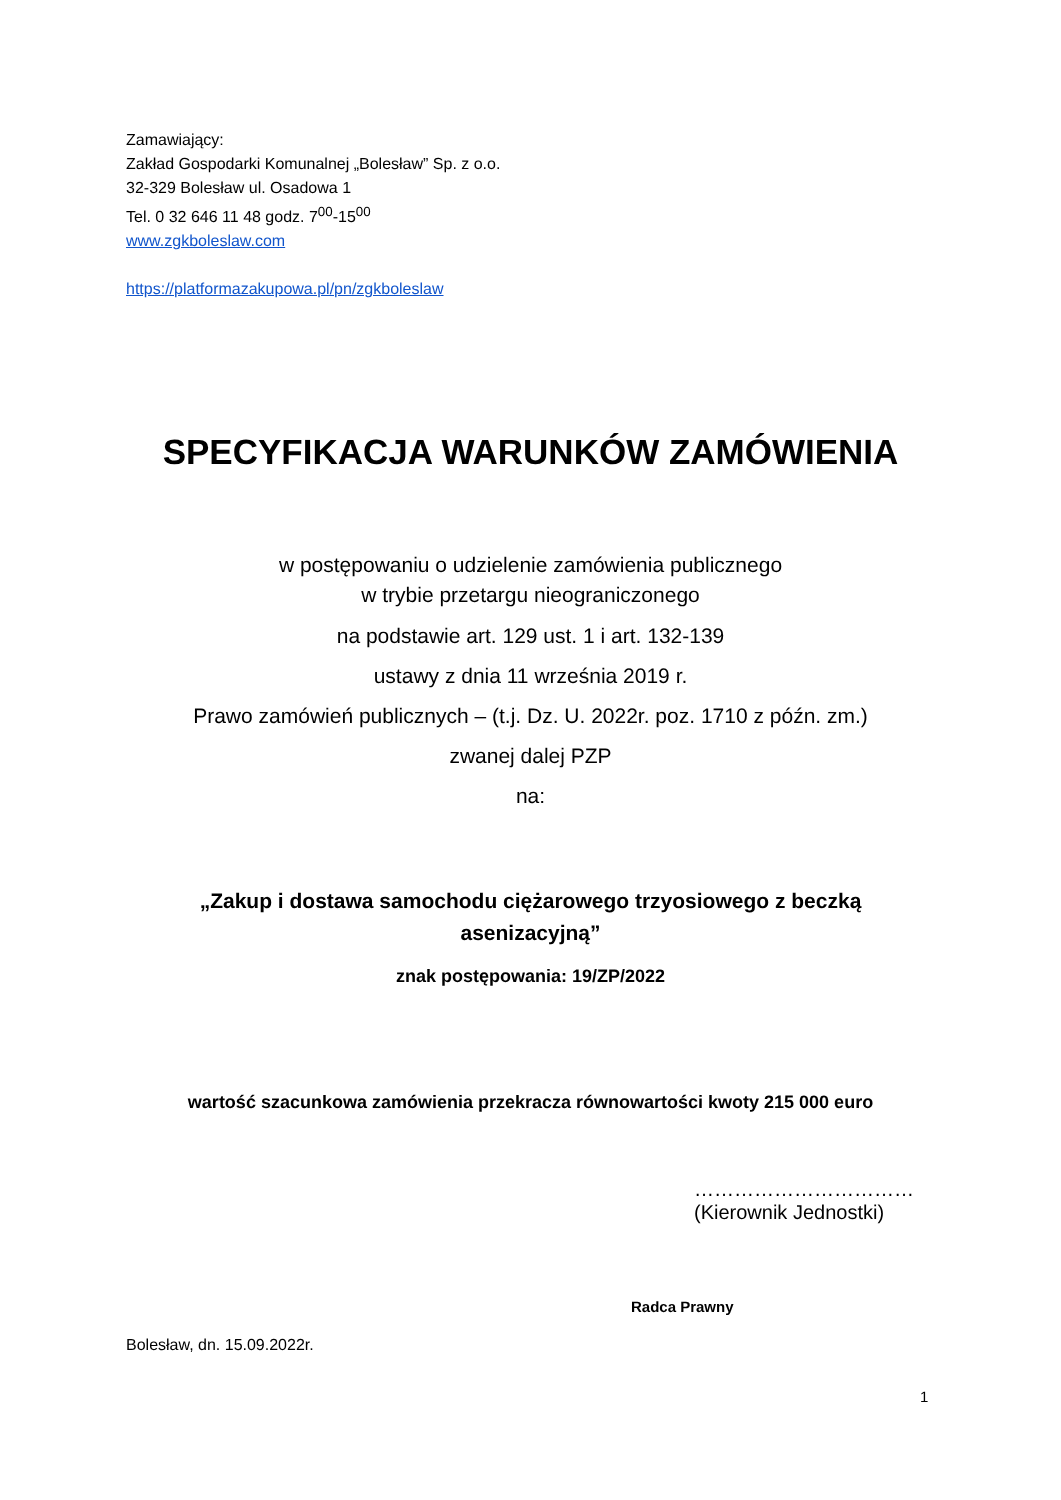Zamawiający:
Zakład Gospodarki Komunalnej „Bolesław” Sp. z o.o.
32-329 Bolesław ul. Osadowa 1
Tel. 0 32 646 11 48 godz. 7<sup>00</sup>-15<sup>00</sup>
www.zgkboleslaw.com
https://platformazakupowa.pl/pn/zgkboleslaw
SPECYFIKACJA WARUNKÓW ZAMÓWIENIA
w postępowaniu o udzielenie zamówienia publicznego
w trybie przetargu nieograniczonego
na podstawie art. 129 ust. 1 i art. 132-139
ustawy z dnia 11 września 2019 r.
Prawo zamówień publicznych – (t.j. Dz. U. 2022r. poz. 1710 z późn. zm.)
zwanej dalej PZP
na:
„Zakup i dostawa samochodu ciężarowego trzyosiowego z beczką
asenizacyjną”
znak postępowania: 19/ZP/2022
wartość szacunkowa zamówienia przekracza równowartości kwoty 215 000 euro
……………………………
(Kierownik Jednostki)
Radca Prawny
Bolesław, dn. 15.09.2022r.
1